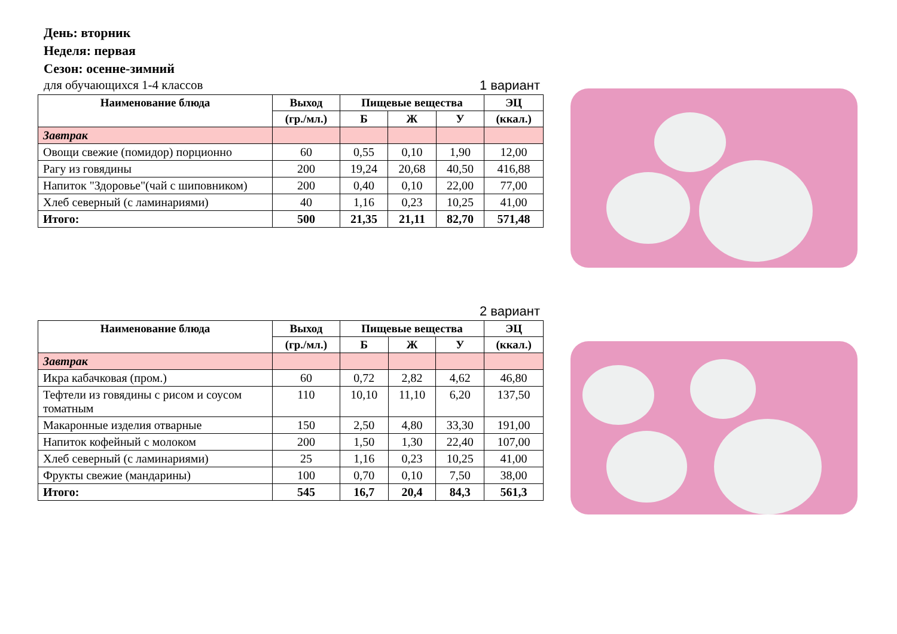День: вторник
Неделя: первая
Сезон: осенне-зимний
для обучающихся 1-4 классов 1 вариант
| Наименование блюда | Выход | Пищевые вещества | | | ЭЦ |
| --- | --- | --- | --- | --- | --- |
| | (гр./мл.) | Б | Ж | У | (ккал.) |
| Завтрак | | | | | |
| Овощи свежие (помидор) порционно | 60 | 0,55 | 0,10 | 1,90 | 12,00 |
| Рагу из говядины | 200 | 19,24 | 20,68 | 40,50 | 416,88 |
| Напиток "Здоровье"(чай с шиповником) | 200 | 0,40 | 0,10 | 22,00 | 77,00 |
| Хлеб северный (с ламинариями) | 40 | 1,16 | 0,23 | 10,25 | 41,00 |
| Итого: | 500 | 21,35 | 21,11 | 82,70 | 571,48 |
2 вариант
| Наименование блюда | Выход | Пищевые вещества | | | ЭЦ |
| --- | --- | --- | --- | --- | --- |
| | (гр./мл.) | Б | Ж | У | (ккал.) |
| Завтрак | | | | | |
| Икра кабачковая (пром.) | 60 | 0,72 | 2,82 | 4,62 | 46,80 |
| Тефтели из говядины с рисом и соусом томатным | 110 | 10,10 | 11,10 | 6,20 | 137,50 |
| Макаронные изделия отварные | 150 | 2,50 | 4,80 | 33,30 | 191,00 |
| Напиток кофейный с молоком | 200 | 1,50 | 1,30 | 22,40 | 107,00 |
| Хлеб северный (с ламинариями) | 25 | 1,16 | 0,23 | 10,25 | 41,00 |
| Фрукты свежие (мандарины) | 100 | 0,70 | 0,10 | 7,50 | 38,00 |
| Итого: | 545 | 16,7 | 20,4 | 84,3 | 561,3 |